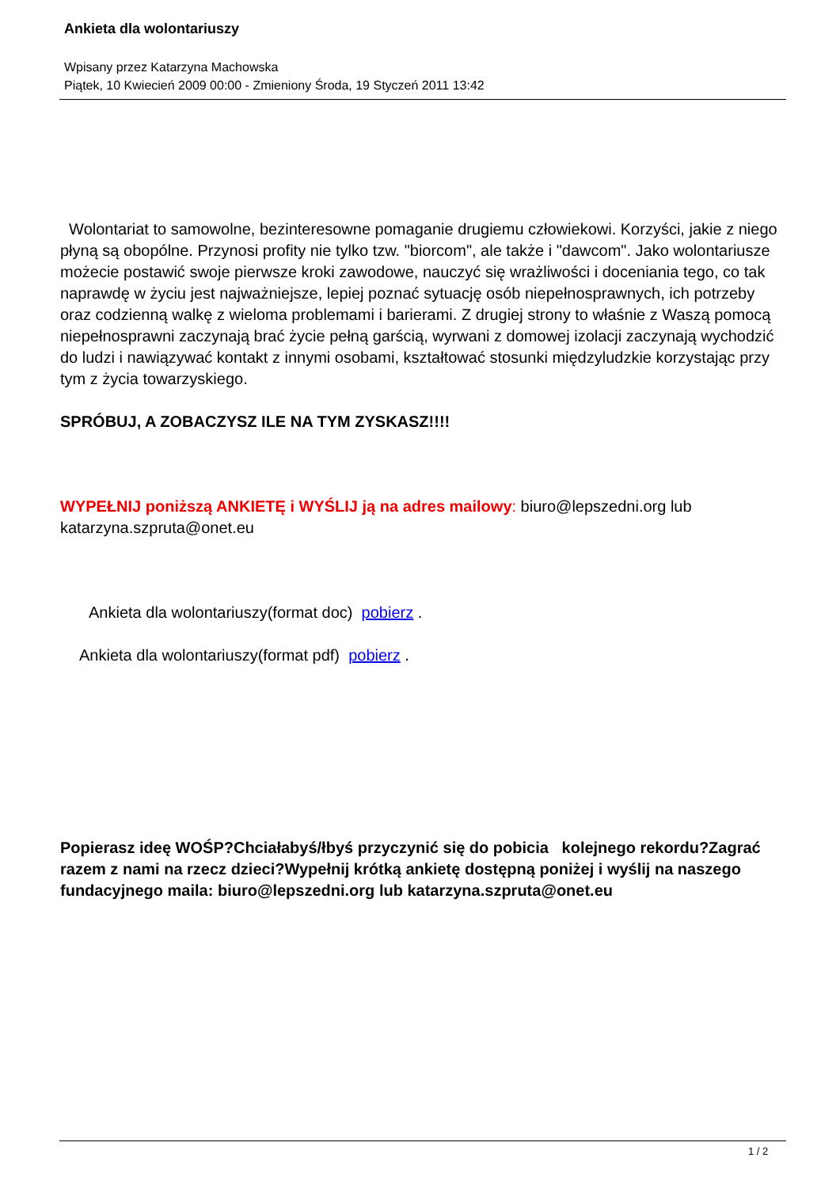Ankieta dla wolontariuszy
Wpisany przez Katarzyna Machowska
Piątek, 10 Kwiecień 2009 00:00 - Zmieniony Środa, 19 Styczeń 2011 13:42
Wolontariat to samowolne, bezinteresowne pomaganie drugiemu człowiekowi. Korzyści, jakie z niego płyną są obopólne. Przynosi profity nie tylko tzw. "biorcom", ale także i "dawcom". Jako wolontariusze możecie postawić swoje pierwsze kroki zawodowe, nauczyć się wrażliwości i doceniania tego, co tak naprawdę w życiu jest najważniejsze, lepiej poznać sytuację osób niepełnosprawnych, ich potrzeby oraz codzienną walkę z wieloma problemami i barierami. Z drugiej strony to właśnie z Waszą pomocą niepełnosprawni zaczynają brać życie pełną garścią, wyrwani z domowej izolacji zaczynają wychodzić do ludzi i nawiązywać kontakt z innymi osobami, kształtować stosunki międzyludzkie korzystając przy tym z życia towarzyskiego.
SPRÓBUJ, A ZOBACZYSZ ILE NA TYM ZYSKASZ!!!!
WYPEŁNIJ poniższą ANKIETĘ i WYŚLIJ ją na adres mailowy: biuro@lepszedni.org lub katarzyna.szpruta@onet.eu
Ankieta dla wolontariuszy(format doc) pobierz .
Ankieta dla wolontariuszy(format pdf) pobierz .
Popierasz ideę WOŚP?Chciałabyś/łbyś przyczynić się do pobicia kolejnego rekordu?Zagrać razem z nami na rzecz dzieci?Wypełnij krótką ankietę dostępną poniżej i wyślij na naszego fundacyjnego maila: biuro@lepszedni.org lub katarzyna.szpruta@onet.eu
1 / 2